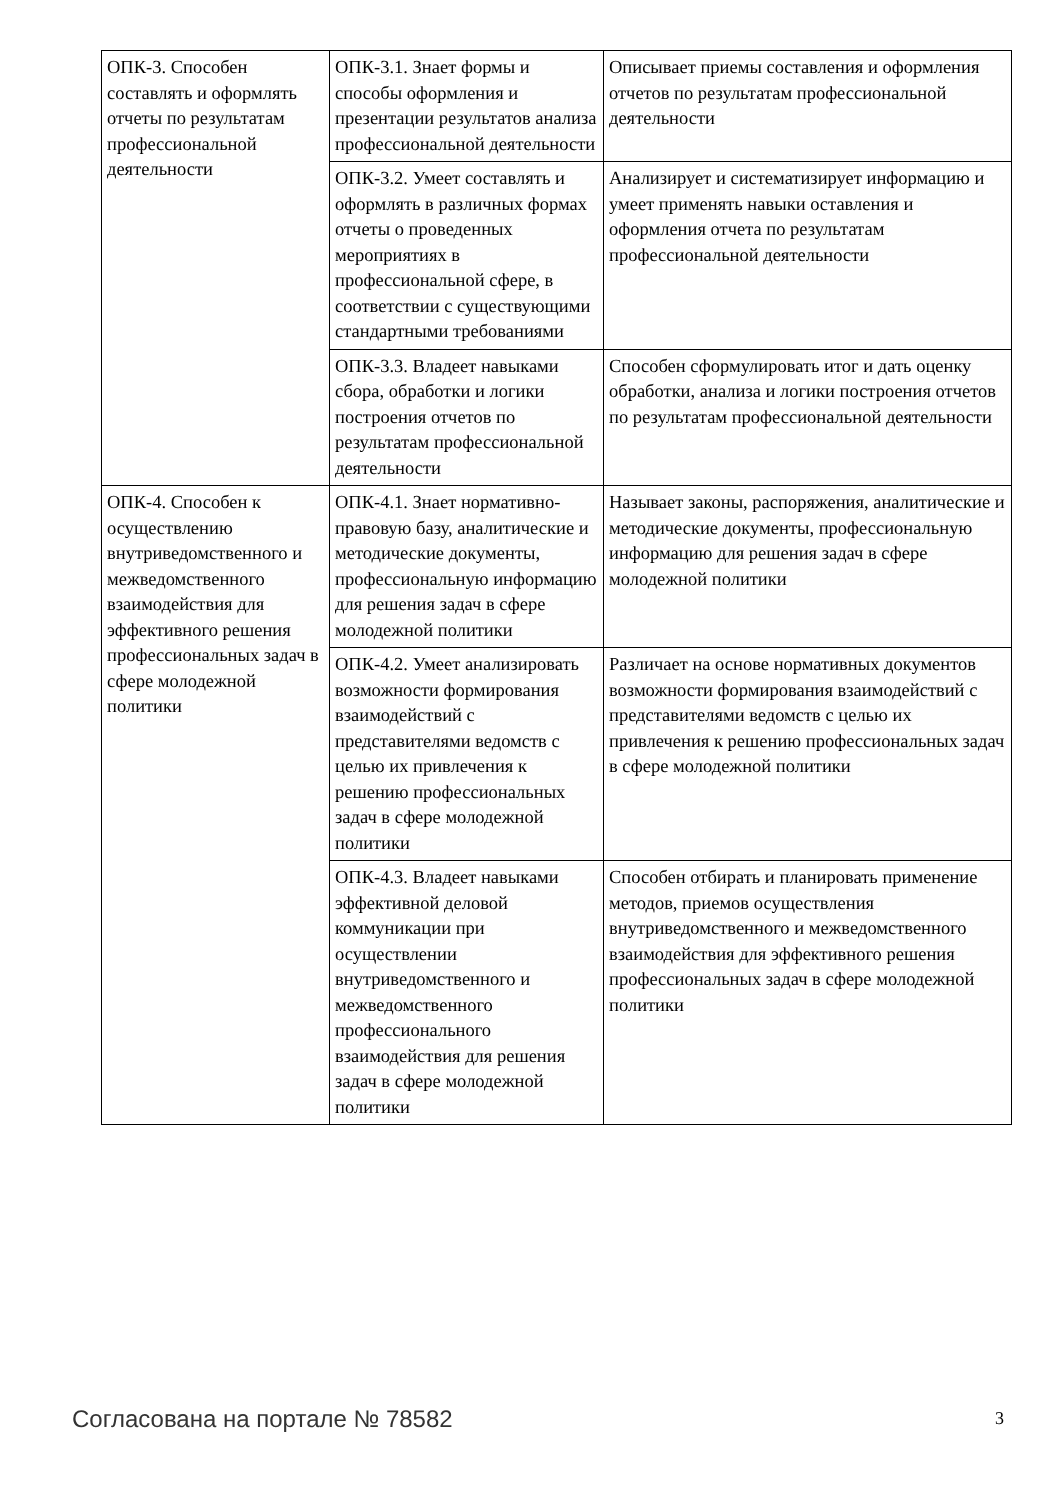| ОПК-3. Способен составлять и оформлять отчеты по результатам профессиональной деятельности | ОПК-3.1. Знает формы и способы оформления и презентации результатов анализа профессиональной деятельности | Описывает приемы составления и оформления отчетов по результатам профессиональной деятельности |
| | ОПК-3.2. Умеет составлять и оформлять в различных формах отчеты о проведенных мероприятиях в профессиональной сфере, в соответствии с существующими стандартными требованиями | Анализирует и систематизирует информацию и умеет применять навыки оставления и оформления отчета по результатам профессиональной деятельности |
| | ОПК-3.3. Владеет навыками сбора, обработки и логики построения отчетов по результатам профессиональной деятельности | Способен сформулировать итог и дать оценку обработки, анализа и логики построения отчетов по результатам профессиональной деятельности |
| ОПК-4. Способен к осуществлению внутриведомственного и межведомственного взаимодействия для эффективного решения профессиональных задач в сфере молодежной политики | ОПК-4.1. Знает нормативно-правовую базу, аналитические и методические документы, профессиональную информацию для решения задач в сфере молодежной политики | Называет законы, распоряжения, аналитические и методические документы, профессиональную информацию для решения задач в сфере молодежной политики |
| | ОПК-4.2. Умеет анализировать возможности формирования взаимодействий с представителями ведомств с целью их привлечения к решению профессиональных задач в сфере молодежной политики | Различает на основе нормативных документов возможности формирования взаимодействий с представителями ведомств с целью их привлечения к решению профессиональных задач в сфере молодежной политики |
| | ОПК-4.3. Владеет навыками эффективной деловой коммуникации при осуществлении внутриведомственного и межведомственного профессионального взаимодействия для решения задач в сфере молодежной политики | Способен отбирать и планировать применение методов, приемов осуществления внутриведомственного и межведомственного взаимодействия для эффективного решения профессиональных задач в сфере молодежной политики |
Согласована на портале № 78582 3